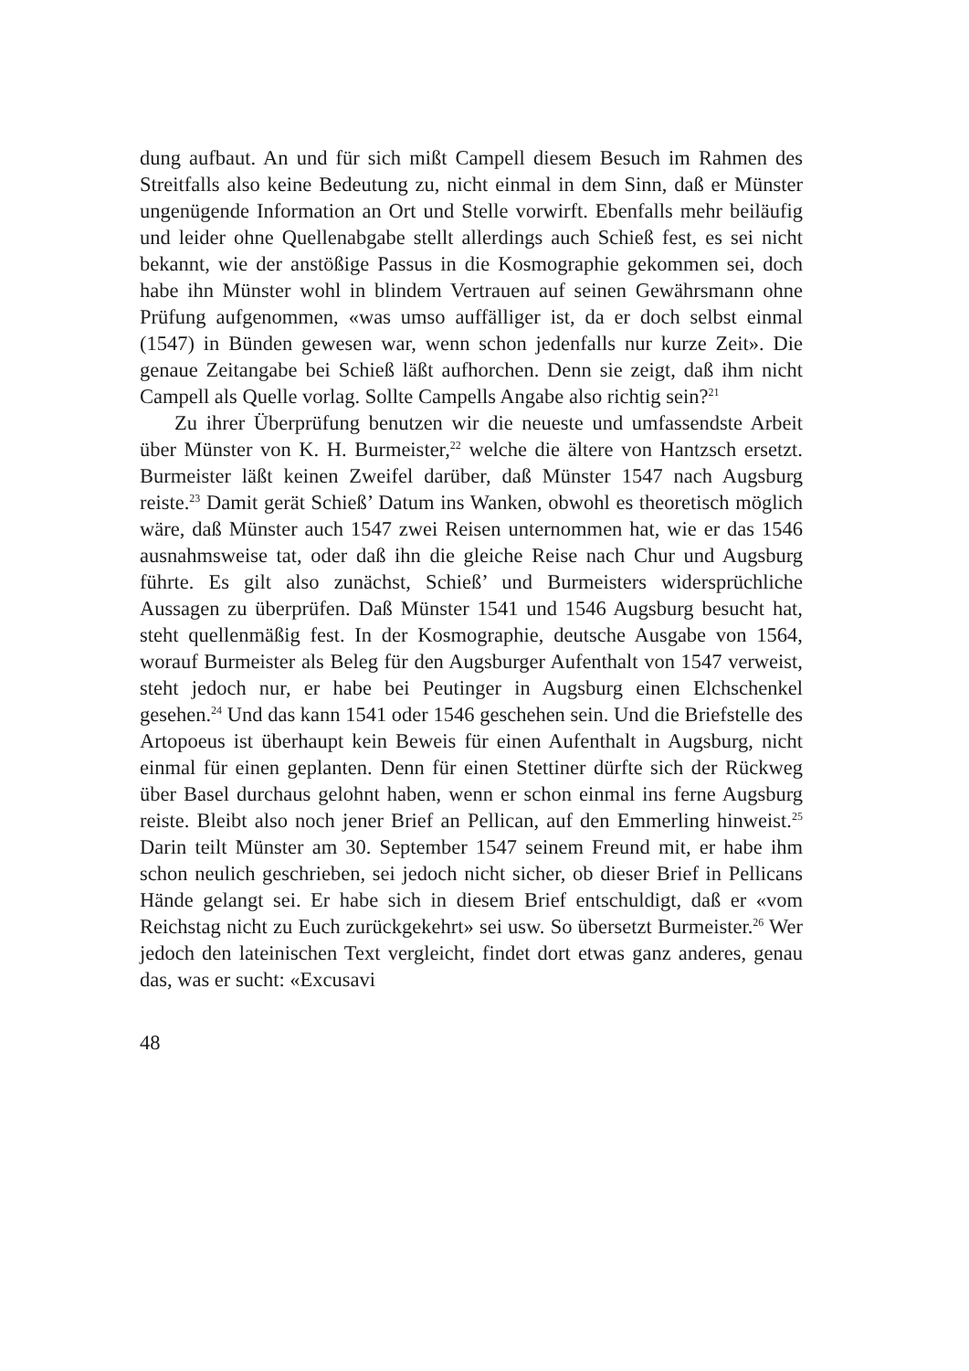dung aufbaut. An und für sich mißt Campell diesem Besuch im Rahmen des Streitfalls also keine Bedeutung zu, nicht einmal in dem Sinn, daß er Münster ungenügende Information an Ort und Stelle vorwirft. Ebenfalls mehr beiläufig und leider ohne Quellenabgabe stellt allerdings auch Schieß fest, es sei nicht bekannt, wie der anstößige Passus in die Kosmographie gekommen sei, doch habe ihn Münster wohl in blindem Vertrauen auf seinen Gewährsmann ohne Prüfung aufgenommen, «was umso auffälliger ist, da er doch selbst einmal (1547) in Bünden gewesen war, wenn schon jedenfalls nur kurze Zeit». Die genaue Zeitangabe bei Schieß läßt aufhorchen. Denn sie zeigt, daß ihm nicht Campell als Quelle vorlag. Sollte Campells Angabe also richtig sein?<sup>21</sup>
Zu ihrer Überprüfung benutzen wir die neueste und umfassendste Arbeit über Münster von K. H. Burmeister,<sup>22</sup> welche die ältere von Hantzsch ersetzt. Burmeister läßt keinen Zweifel darüber, daß Münster 1547 nach Augsburg reiste.<sup>23</sup> Damit gerät Schieß’ Datum ins Wanken, obwohl es theoretisch möglich wäre, daß Münster auch 1547 zwei Reisen unternommen hat, wie er das 1546 ausnahmsweise tat, oder daß ihn die gleiche Reise nach Chur und Augsburg führte. Es gilt also zunächst, Schieß’ und Burmeisters widersprüchliche Aussagen zu überprüfen. Daß Münster 1541 und 1546 Augsburg besucht hat, steht quellenmäßig fest. In der Kosmographie, deutsche Ausgabe von 1564, worauf Burmeister als Beleg für den Augsburger Aufenthalt von 1547 verweist, steht jedoch nur, er habe bei Peutinger in Augsburg einen Elchschenkel gesehen.<sup>24</sup> Und das kann 1541 oder 1546 geschehen sein. Und die Briefstelle des Artopoeus ist überhaupt kein Beweis für einen Aufenthalt in Augsburg, nicht einmal für einen geplanten. Denn für einen Stettiner dürfte sich der Rückweg über Basel durchaus gelohnt haben, wenn er schon einmal ins ferne Augsburg reiste. Bleibt also noch jener Brief an Pellican, auf den Emmerling hinweist.<sup>25</sup> Darin teilt Münster am 30. September 1547 seinem Freund mit, er habe ihm schon neulich geschrieben, sei jedoch nicht sicher, ob dieser Brief in Pellicans Hände gelangt sei. Er habe sich in diesem Brief entschuldigt, daß er «vom Reichstag nicht zu Euch zurückgekehrt» sei usw. So übersetzt Burmeister.<sup>26</sup> Wer jedoch den lateinischen Text vergleicht, findet dort etwas ganz anderes, genau das, was er sucht: «Excusavi
48